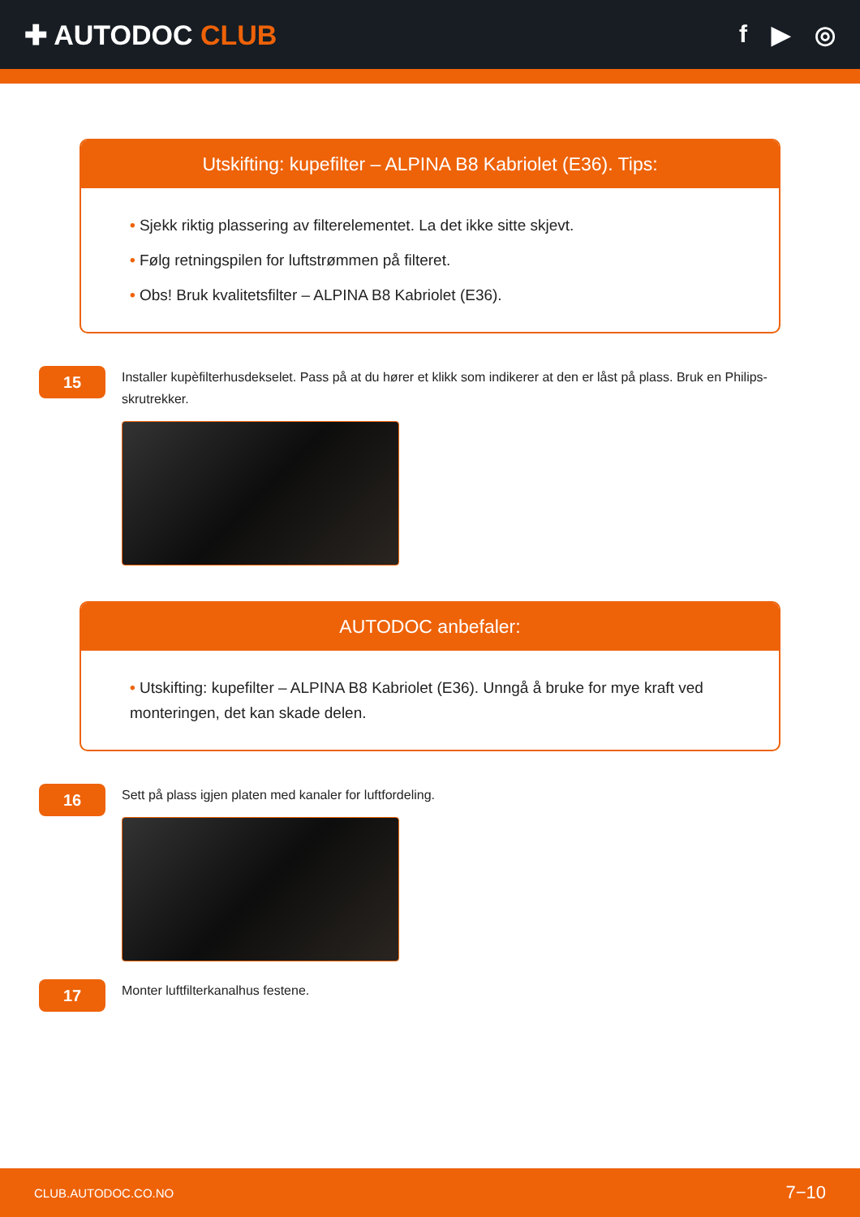✚ AUTODOC CLUB f ▶ ◎
Utskifting: kupefilter – ALPINA B8 Kabriolet (E36). Tips:
• Sjekk riktig plassering av filterelementet. La det ikke sitte skjevt.
• Følg retningspilen for luftstrømmen på filteret.
• Obs! Bruk kvalitetsfilter – ALPINA B8 Kabriolet (E36).
15
Installer kupèfilterhusdekselet. Pass på at du hører et klikk som indikerer at den er låst på plass. Bruk en Philips-skrutrekker.
AUTODOC anbefaler:
• Utskifting: kupefilter – ALPINA B8 Kabriolet (E36). Unngå å bruke for mye kraft ved monteringen, det kan skade delen.
16
Sett på plass igjen platen med kanaler for luftfordeling.
17
Monter luftfilterkanalhus festene.
CLUB.AUTODOC.CO.NO 7−10